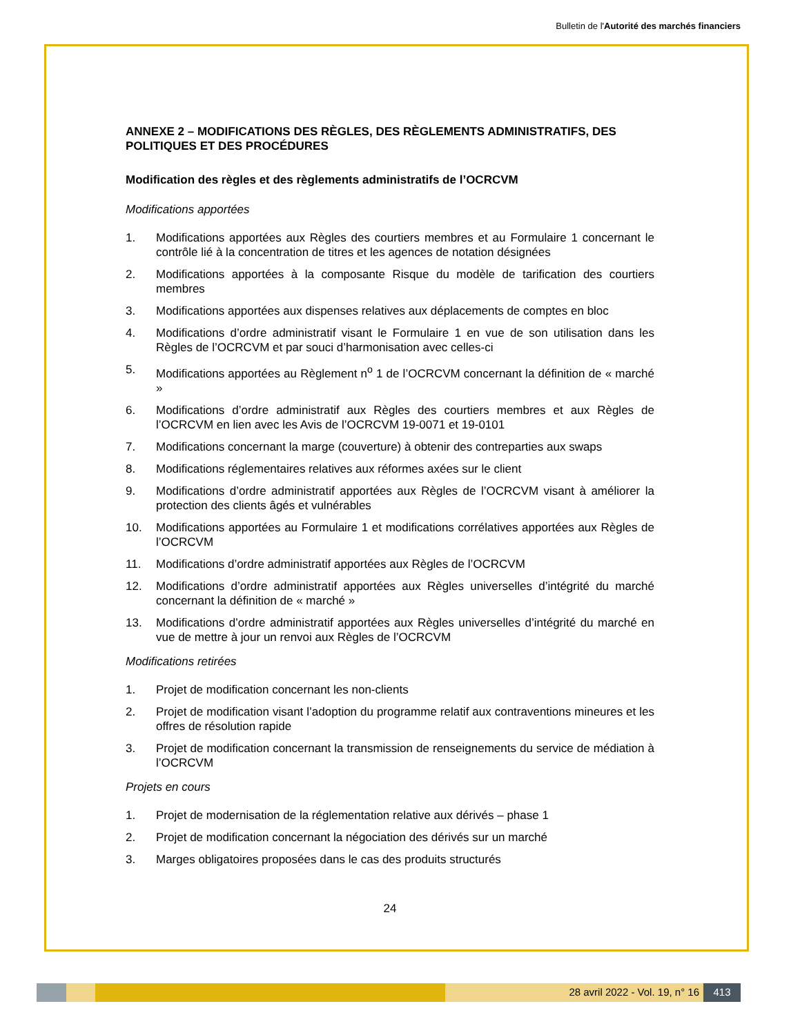Bulletin de l'Autorité des marchés financiers
ANNEXE 2 – MODIFICATIONS DES RÈGLES, DES RÈGLEMENTS ADMINISTRATIFS, DES POLITIQUES ET DES PROCÉDURES
Modification des règles et des règlements administratifs de l’OCRCVM
Modifications apportées
1. Modifications apportées aux Règles des courtiers membres et au Formulaire 1 concernant le contrôle lié à la concentration de titres et les agences de notation désignées
2. Modifications apportées à la composante Risque du modèle de tarification des courtiers membres
3. Modifications apportées aux dispenses relatives aux déplacements de comptes en bloc
4. Modifications d’ordre administratif visant le Formulaire 1 en vue de son utilisation dans les Règles de l’OCRCVM et par souci d’harmonisation avec celles-ci
5. Modifications apportées au Règlement n<sup>o</sup> 1 de l’OCRCVM concernant la définition de « marché »
6. Modifications d’ordre administratif aux Règles des courtiers membres et aux Règles de l’OCRCVM en lien avec les Avis de l’OCRCVM 19-0071 et 19-0101
7. Modifications concernant la marge (couverture) à obtenir des contreparties aux swaps
8. Modifications réglementaires relatives aux réformes axées sur le client
9. Modifications d’ordre administratif apportées aux Règles de l’OCRCVM visant à améliorer la protection des clients âgés et vulnérables
10. Modifications apportées au Formulaire 1 et modifications corrélatives apportées aux Règles de l’OCRCVM
11. Modifications d’ordre administratif apportées aux Règles de l’OCRCVM
12. Modifications d’ordre administratif apportées aux Règles universelles d’intégrité du marché concernant la définition de « marché »
13. Modifications d’ordre administratif apportées aux Règles universelles d’intégrité du marché en vue de mettre à jour un renvoi aux Règles de l’OCRCVM
Modifications retirées
1. Projet de modification concernant les non-clients
2. Projet de modification visant l’adoption du programme relatif aux contraventions mineures et les offres de résolution rapide
3. Projet de modification concernant la transmission de renseignements du service de médiation à l’OCRCVM
Projets en cours
1. Projet de modernisation de la réglementation relative aux dérivés – phase 1
2. Projet de modification concernant la négociation des dérivés sur un marché
3. Marges obligatoires proposées dans le cas des produits structurés
24
28 avril 2022 - Vol. 19, n° 16 413